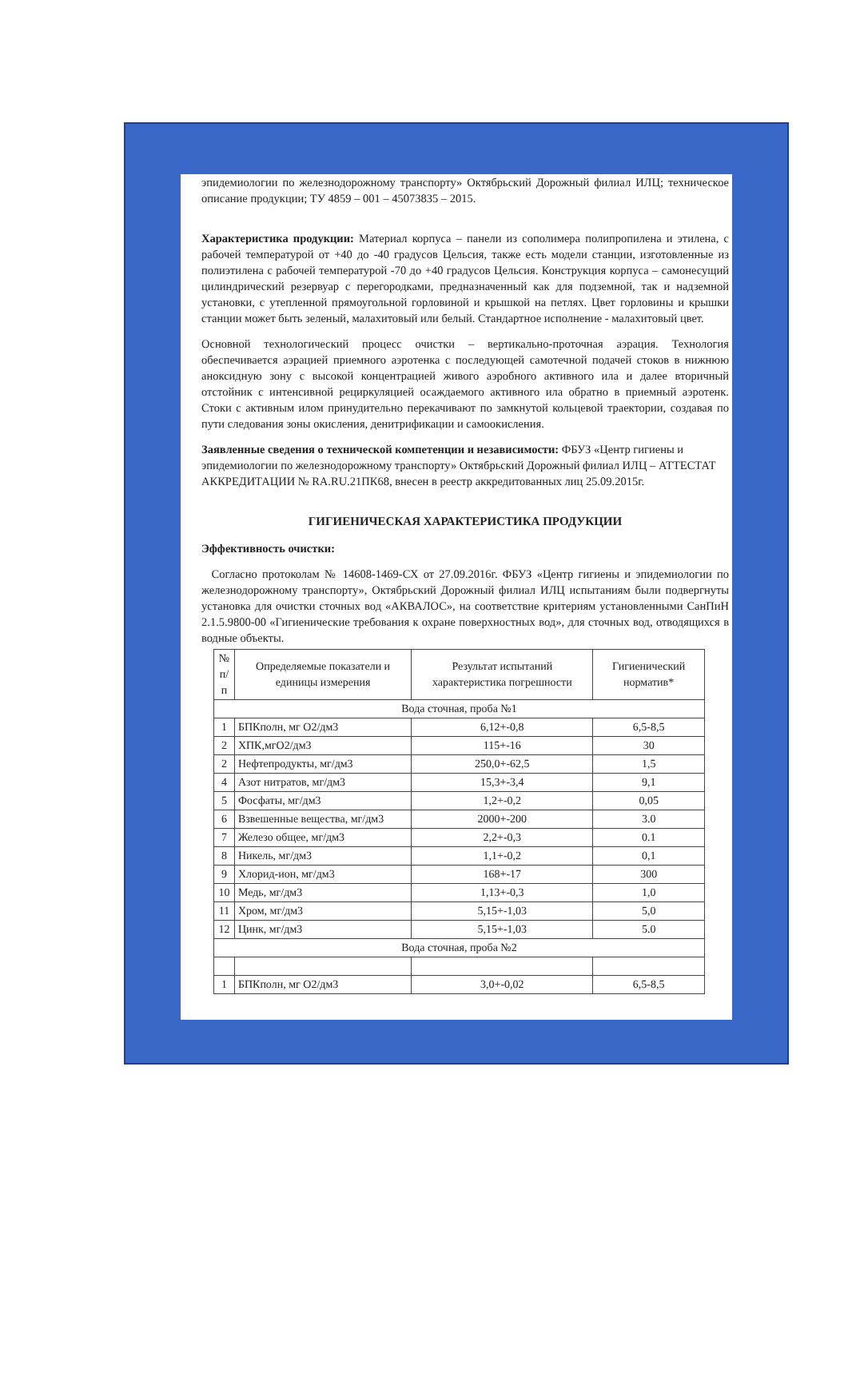эпидемиологии по железнодорожному транспорту» Октябрьский Дорожный филиал ИЛЦ; техническое описание продукции; ТУ 4859 – 001 – 45073835 – 2015.
Характеристика продукции: Материал корпуса – панели из сополимера полипропилена и этилена, с рабочей температурой от +40 до -40 градусов Цельсия, также есть модели станции, изготовленные из полиэтилена с рабочей температурой -70 до +40 градусов Цельсия. Конструкция корпуса – самонесущий цилиндрический резервуар с перегородками, предназначенный как для подземной, так и надземной установки, с утепленной прямоугольной горловиной и крышкой на петлях. Цвет горловины и крышки станции может быть зеленый, малахитовый или белый. Стандартное исполнение - малахитовый цвет.
Основной технологический процесс очистки – вертикально-проточная аэрация. Технология обеспечивается аэрацией приемного аэротенка с последующей самотечной подачей стоков в нижнюю аноксидную зону с высокой концентрацией живого аэробного активного ила и далее вторичный отстойник с интенсивной рециркуляцией осаждаемого активного ила обратно в приемный аэротенк. Стоки с активным илом принудительно перекачивают по замкнутой кольцевой траектории, создавая по пути следования зоны окисления, денитрификации и самоокисления.
Заявленные сведения о технической компетенции и независимости: ФБУЗ «Центр гигиены и эпидемиологии по железнодорожному транспорту» Октябрьский Дорожный филиал ИЛЦ – АТТЕСТАТ АККРЕДИТАЦИИ № RA.RU.21ПК68, внесен в реестр аккредитованных лиц 25.09.2015г.
ГИГИЕНИЧЕСКАЯ ХАРАКТЕРИСТИКА ПРОДУКЦИИ
Эффективность очистки:
Согласно протоколам № 14608-1469-СХ от 27.09.2016г. ФБУЗ «Центр гигиены и эпидемиологии по железнодорожному транспорту», Октябрьский Дорожный филиал ИЛЦ испытаниям были подвергнуты установка для очистки сточных вод «АКВАЛОС», на соответствие критериям установленными СанПиН 2.1.5.9800-00 «Гигиенические требования к охране поверхностных вод», для сточных вод, отводящихся в водные объекты.
| № п/п | Определяемые показатели и единицы измерения | Результат испытаний характеристика погрешности | Гигиенический норматив* |
| --- | --- | --- | --- |
| Вода сточная, проба №1 | | | |
| 1 | БПКполн, мг О2/дм3 | 6,12+-0,8 | 6,5-8,5 |
| 2 | ХПК,мгО2/дм3 | 115+-16 | 30 |
| 2 | Нефтепродукты, мг/дм3 | 250,0+-62,5 | 1,5 |
| 4 | Азот нитратов, мг/дм3 | 15,3+-3,4 | 9,1 |
| 5 | Фосфаты, мг/дм3 | 1,2+-0,2 | 0,05 |
| 6 | Взвешенные вещества, мг/дм3 | 2000+-200 | 3.0 |
| 7 | Железо общее, мг/дм3 | 2,2+-0,3 | 0.1 |
| 8 | Никель, мг/дм3 | 1,1+-0,2 | 0,1 |
| 9 | Хлорид-ион, мг/дм3 | 168+-17 | 300 |
| 10 | Медь, мг/дм3 | 1,13+-0,3 | 1,0 |
| 11 | Хром, мг/дм3 | 5,15+-1,03 | 5,0 |
| 12 | Цинк, мг/дм3 | 5,15+-1,03 | 5.0 |
| Вода сточная, проба №2 | | | |
| 1 | БПКполн, мг О2/дм3 | 3,0+-0,02 | 6,5-8,5 |